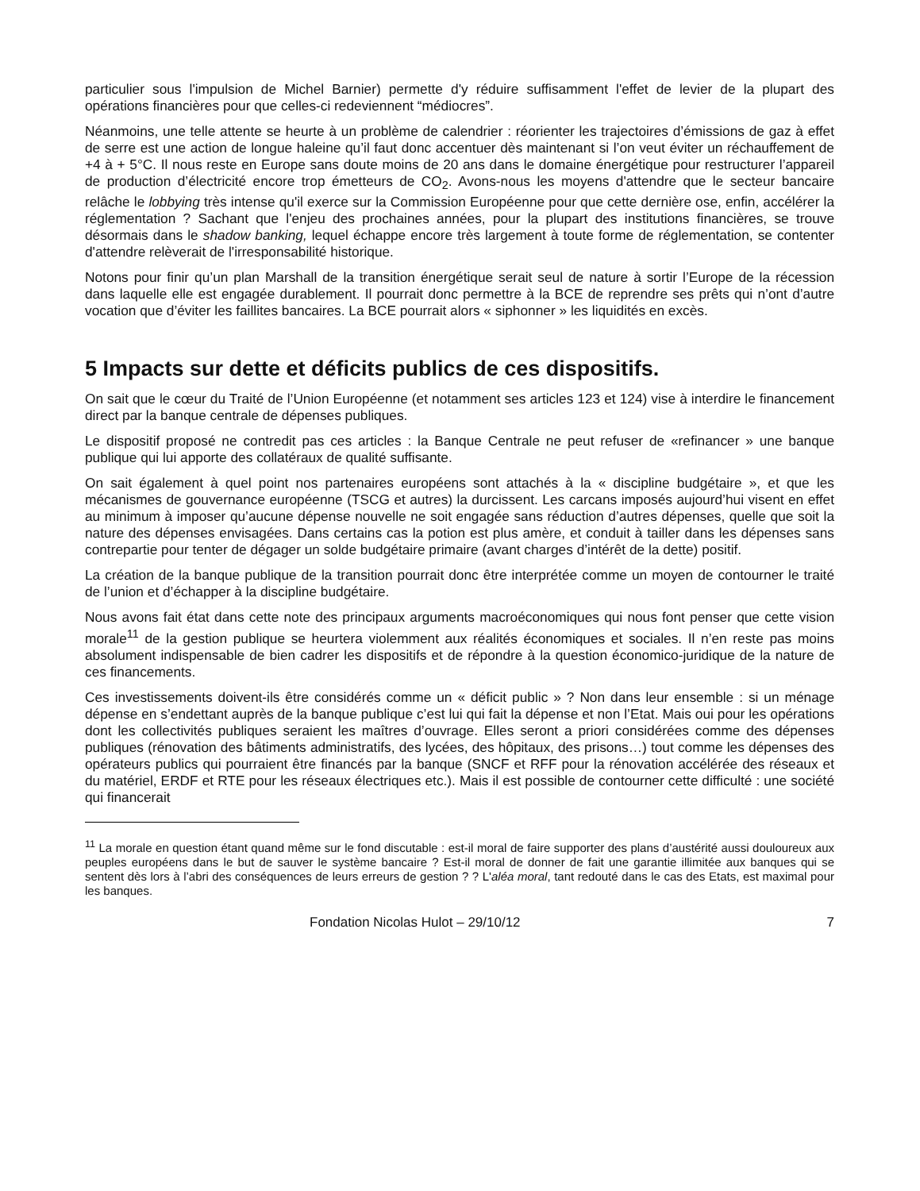particulier sous l'impulsion de Michel Barnier) permette d'y réduire suffisamment l'effet de levier de la plupart des opérations financières pour que celles-ci redeviennent “médiocres”.
Néanmoins, une telle attente se heurte à un problème de calendrier : réorienter les trajectoires d’émissions de gaz à effet de serre est une action de longue haleine qu’il faut donc accentuer dès maintenant si l’on veut éviter un réchauffement de +4 à + 5°C. Il nous reste en Europe sans doute moins de 20 ans dans le domaine énergétique pour restructurer l’appareil de production d’électricité encore trop émetteurs de CO<sub>2</sub>. Avons-nous les moyens d'attendre que le secteur bancaire relâche le lobbying très intense qu'il exerce sur la Commission Européenne pour que cette dernière ose, enfin, accélérer la réglementation ? Sachant que l'enjeu des prochaines années, pour la plupart des institutions financières, se trouve désormais dans le shadow banking, lequel échappe encore très largement à toute forme de réglementation, se contenter d'attendre relèverait de l'irresponsabilité historique.
Notons pour finir qu’un plan Marshall de la transition énergétique serait seul de nature à sortir l’Europe de la récession dans laquelle elle est engagée durablement. Il pourrait donc permettre à la BCE de reprendre ses prêts qui n’ont d’autre vocation que d’éviter les faillites bancaires. La BCE pourrait alors « siphonner » les liquidités en excès.
5 Impacts sur dette et déficits publics de ces dispositifs.
On sait que le cœur du Traité de l’Union Européenne (et notamment ses articles 123 et 124) vise à interdire le financement direct par la banque centrale de dépenses publiques.
Le dispositif proposé ne contredit pas ces articles : la Banque Centrale ne peut refuser de «refinancer » une banque publique qui lui apporte des collatéraux de qualité suffisante.
On sait également à quel point nos partenaires européens sont attachés à la « discipline budgétaire », et que les mécanismes de gouvernance européenne (TSCG et autres) la durcissent. Les carcans imposés aujourd’hui visent en effet au minimum à imposer qu’aucune dépense nouvelle ne soit engagée sans réduction d’autres dépenses, quelle que soit la nature des dépenses envisagées. Dans certains cas la potion est plus amère, et conduit à tailler dans les dépenses sans contrepartie pour tenter de dégager un solde budgétaire primaire (avant charges d’intérêt de la dette) positif.
La création de la banque publique de la transition pourrait donc être interprétée comme un moyen de contourner le traité de l’union et d’échapper à la discipline budgétaire.
Nous avons fait état dans cette note des principaux arguments macroéconomiques qui nous font penser que cette vision morale<sup>11</sup> de la gestion publique se heurtera violemment aux réalités économiques et sociales. Il n’en reste pas moins absolument indispensable de bien cadrer les dispositifs et de répondre à la question économico-juridique de la nature de ces financements.
Ces investissements doivent-ils être considérés comme un « déficit public » ? Non dans leur ensemble : si un ménage dépense en s’endettant auprès de la banque publique c’est lui qui fait la dépense et non l’Etat. Mais oui pour les opérations dont les collectivités publiques seraient les maîtres d’ouvrage. Elles seront a priori considérées comme des dépenses publiques (rénovation des bâtiments administratifs, des lycées, des hôpitaux, des prisons…) tout comme les dépenses des opérateurs publics qui pourraient être financés par la banque (SNCF et RFF pour la rénovation accélérée des réseaux et du matériel, ERDF et RTE pour les réseaux électriques etc.). Mais il est possible de contourner cette difficulté : une société qui financerait
<sup>11</sup> La morale en question étant quand même sur le fond discutable : est-il moral de faire supporter des plans d’austérité aussi douloureux aux peuples européens dans le but de sauver le système bancaire ? Est-il moral de donner de fait une garantie illimitée aux banques qui se sentent dès lors à l’abri des conséquences de leurs erreurs de gestion ? ? L'aléa moral, tant redouté dans le cas des Etats, est maximal pour les banques.
Fondation Nicolas Hulot – 29/10/12 7